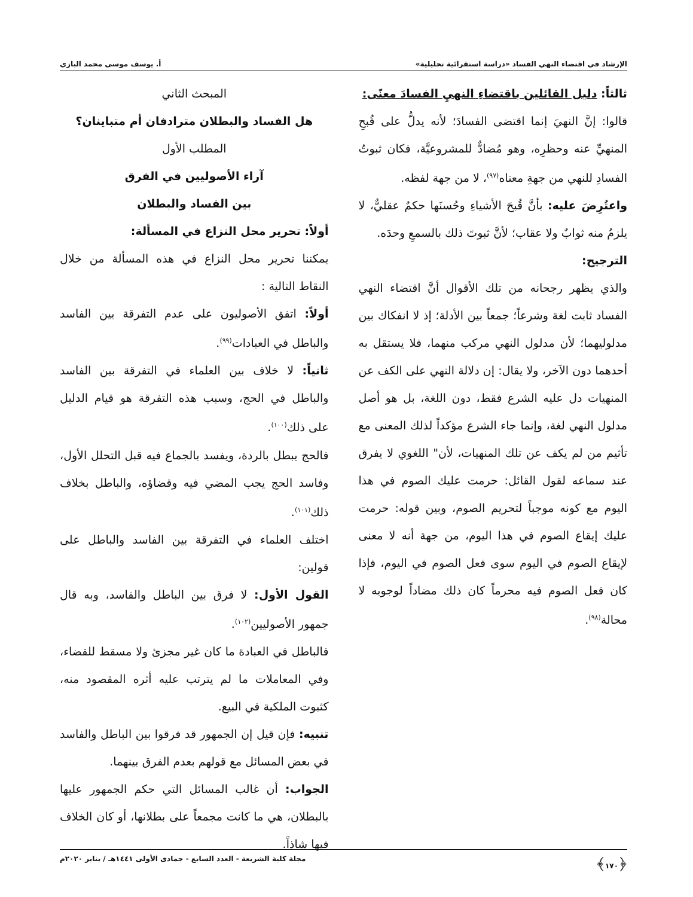الإرشاد في اقتضاء النهي الفساد «دراسة استقرائية تحليلية» أ. يوسف موسى محمد البازي
ثالثاً: دليل القائلين باقتضاءِ النهيِ الفسادَ معنًى:
قالوا: إنَّ النهيَ إنما اقتضى الفسادَ؛ لأنه يدلُّ على قُبحِ المنهيِّ عنه وحظرِه، وهو مُضادٌّ للمشروعيَّة، فكان ثبوتُ الفسادِ للنهي من جهةِ معناه<sup>(٩٧)</sup>، لا من جهة لفظه.
واعتُرِضَ عليه: بأنَّ قُبحَ الأشياءِ وحُسنَها حكمٌ عقليٌّ، لا يلزمُ منه ثوابٌ ولا عقاب؛ لأنَّ ثبوتَ ذلك بالسمعِ وحدَه.
الترجيح:
والذي يظهر رجحانه من تلك الأقوال أنَّ اقتضاء النهي الفساد ثابت لغة وشرعاً؛ جمعاً بين الأدلة؛ إذ لا انفكاك بين مدلوليهما؛ لأن مدلول النهي مركب منهما، فلا يستقل به أحدهما دون الآخر، ولا يقال: إن دلالة النهي على الكف عن المنهيات دل عليه الشرع فقط، دون اللغة، بل هو أصل مدلول النهي لغة، وإنما جاء الشرع مؤكداً لذلك المعنى مع تأثيم من لم يكف عن تلك المنهيات، لأن" اللغوي لا يفرق عند سماعه لقول القائل: حرمت عليك الصوم في هذا اليوم مع كونه موجباً لتحريم الصوم، وبين قوله: حرمت عليك إيقاع الصوم في هذا اليوم، من جهة أنه لا معنى لإيقاع الصوم في اليوم سوى فعل الصوم في اليوم، فإذا كان فعل الصوم فيه محرماً كان ذلك مضاداً لوجوبه لا محالة<sup>(٩٨)</sup>.
المبحث الثاني
هل الفساد والبطلان مترادفان أم متباينان؟
المطلب الأول
آراء الأصوليين في الفرق
بين الفساد والبطلان
أولاً: تحرير محل النزاع في المسألة:
يمكننا تحرير محل النزاع في هذه المسألة من خلال النقاط التالية :
أولاً: اتفق الأصوليون على عدم التفرقة بين الفاسد والباطل في العبادات<sup>(٩٩)</sup>.
ثانياً: لا خلاف بين العلماء في التفرقة بين الفاسد والباطل في الحج، وسبب هذه التفرقة هو قيام الدليل على ذلك<sup>(١٠٠)</sup>.
فالحج يبطل بالردة، ويفسد بالجماع فيه قبل التحلل الأول، وفاسد الحج يجب المضي فيه وقضاؤه، والباطل بخلاف ذلك<sup>(١٠١)</sup>.
اختلف العلماء في التفرقة بين الفاسد والباطل على قولين:
القول الأول: لا فرق بين الباطل والفاسد، وبه قال جمهور الأصوليين<sup>(١٠٢)</sup>.
فالباطل في العبادة ما كان غير مجزئ ولا مسقط للقضاء، وفي المعاملات ما لم يترتب عليه أثره المقصود منه، كثبوت الملكية في البيع.
تنبيه: فإن قيل إن الجمهور قد فرقوا بين الباطل والفاسد في بعض المسائل مع قولهم بعدم الفرق بينهما.
الجواب: أن غالب المسائل التي حكم الجمهور عليها بالبطلان، هي ما كانت مجمعاً على بطلانها، أو كان الخلاف فيها شاذاً.
﴿١٧٠﴾ مجلة كلية الشريعة - العدد السابع - جمادى الأولى ١٤٤١هـ / يناير ٢٠٢٠م